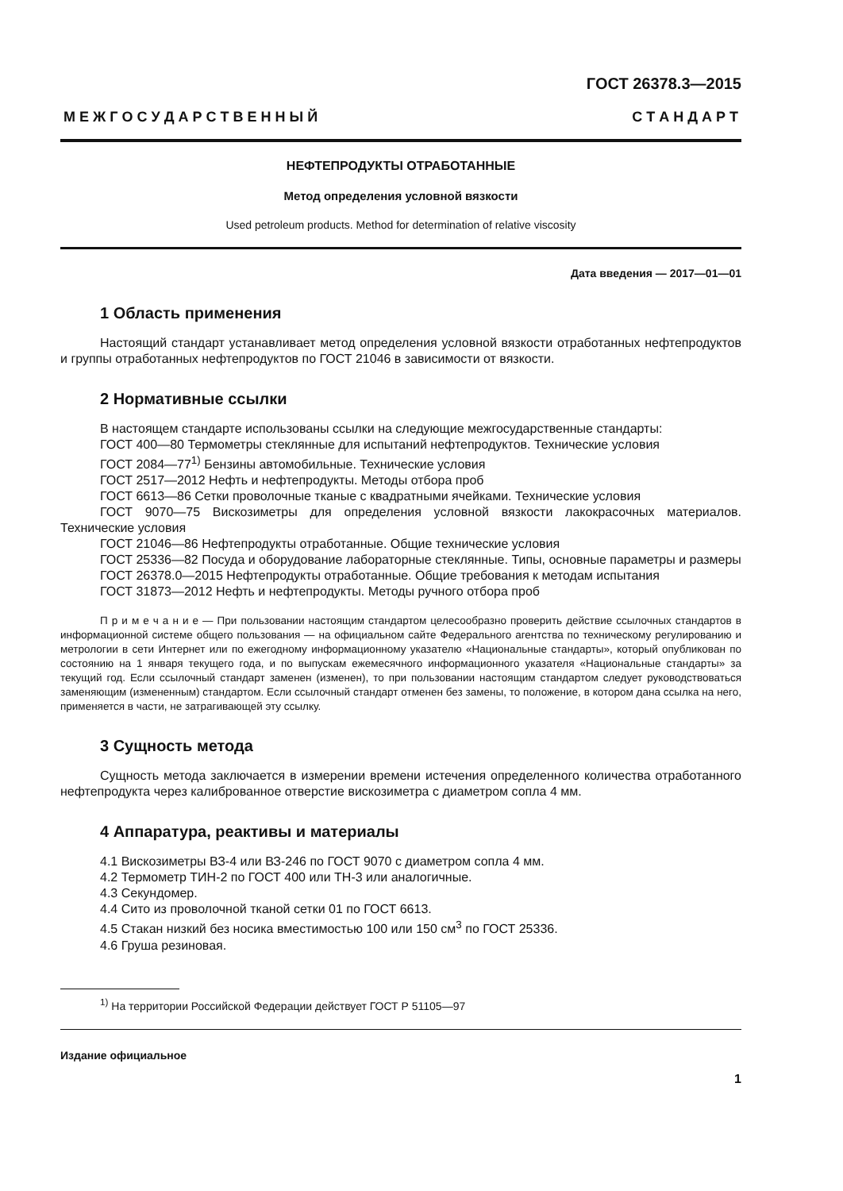ГОСТ 26378.3—2015
М Е Ж Г О С У Д А Р С Т В Е Н Н Ы Й С Т А Н Д А Р Т
НЕФТЕПРОДУКТЫ ОТРАБОТАННЫЕ
Метод определения условной вязкости
Used petroleum products. Method for determination of relative viscosity
Дата введения — 2017—01—01
1 Область применения
Настоящий стандарт устанавливает метод определения условной вязкости отработанных нефтепродуктов и группы отработанных нефтепродуктов по ГОСТ 21046 в зависимости от вязкости.
2 Нормативные ссылки
В настоящем стандарте использованы ссылки на следующие межгосударственные стандарты:
ГОСТ 400—80 Термометры стеклянные для испытаний нефтепродуктов. Технические условия
ГОСТ 2084—77<sup>1)</sup> Бензины автомобильные. Технические условия
ГОСТ 2517—2012 Нефть и нефтепродукты. Методы отбора проб
ГОСТ 6613—86 Сетки проволочные тканые с квадратными ячейками. Технические условия
ГОСТ 9070—75 Вискозиметры для определения условной вязкости лакокрасочных материалов. Технические условия
ГОСТ 21046—86 Нефтепродукты отработанные. Общие технические условия
ГОСТ 25336—82 Посуда и оборудование лабораторные стеклянные. Типы, основные параметры и размеры
ГОСТ 26378.0—2015 Нефтепродукты отработанные. Общие требования к методам испытания
ГОСТ 31873—2012 Нефть и нефтепродукты. Методы ручного отбора проб
П р и м е ч а н и е — При пользовании настоящим стандартом целесообразно проверить действие ссылочных стандартов в информационной системе общего пользования — на официальном сайте Федерального агентства по техническому регулированию и метрологии в сети Интернет или по ежегодному информационному указателю «Национальные стандарты», который опубликован по состоянию на 1 января текущего года, и по выпускам ежемесячного информационного указателя «Национальные стандарты» за текущий год. Если ссылочный стандарт заменен (изменен), то при пользовании настоящим стандартом следует руководствоваться заменяющим (измененным) стандартом. Если ссылочный стандарт отменен без замены, то положение, в котором дана ссылка на него, применяется в части, не затрагивающей эту ссылку.
3 Сущность метода
Сущность метода заключается в измерении времени истечения определенного количества отработанного нефтепродукта через калиброванное отверстие вискозиметра с диаметром сопла 4 мм.
4 Аппаратура, реактивы и материалы
4.1 Вискозиметры ВЗ-4 или ВЗ-246 по ГОСТ 9070 с диаметром сопла 4 мм.
4.2 Термометр ТИН-2 по ГОСТ 400 или ТН-3 или аналогичные.
4.3 Секундомер.
4.4 Сито из проволочной тканой сетки 01 по ГОСТ 6613.
4.5 Стакан низкий без носика вместимостью 100 или 150 см<sup>3</sup> по ГОСТ 25336.
4.6 Груша резиновая.
<sup>1)</sup> На территории Российской Федерации действует ГОСТ Р 51105—97
Издание официальное
1